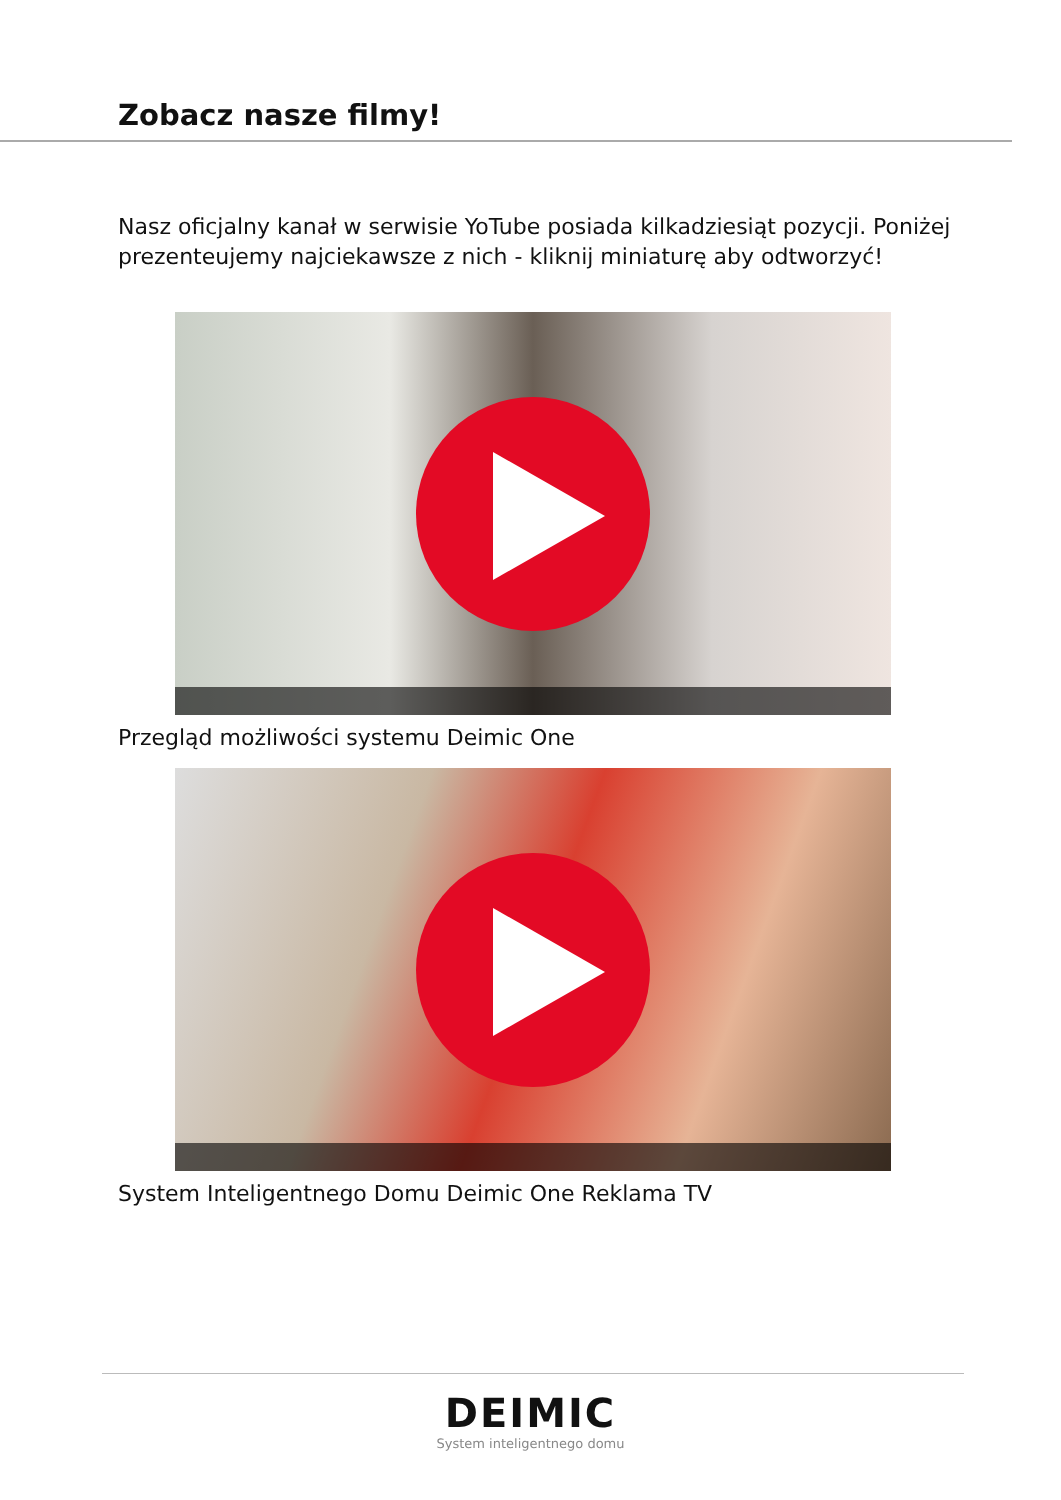Zobacz nasze filmy!
Nasz oficjalny kanał w serwisie YoTube posiada kilkadziesiąt pozycji. Poniżej prezenteujemy najciekawsze z nich - kliknij miniaturę aby odtworzyć!
Przegląd możliwości systemu Deimic One
System Inteligentnego Domu Deimic One Reklama TV
DEIMIC
System inteligentnego domu